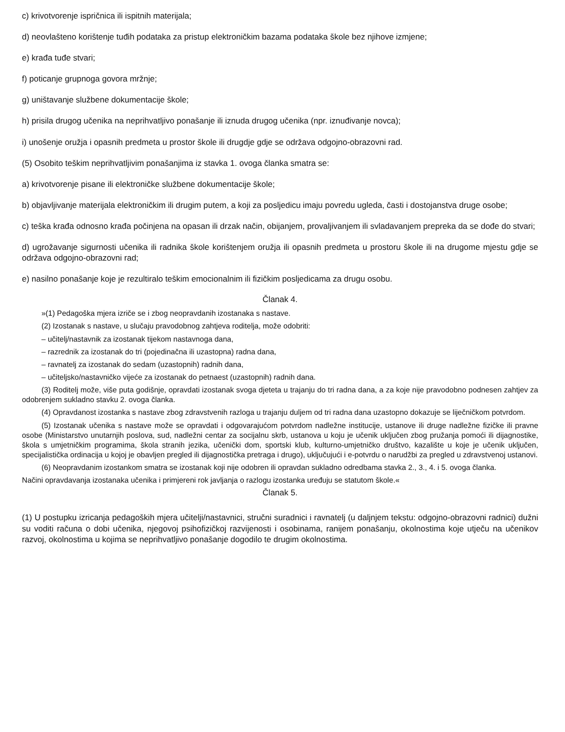c) krivotvorenje ispričnica ili ispitnih materijala;
d) neovlašteno korištenje tuđih podataka za pristup elektroničkim bazama podataka škole bez njihove izmjene;
e) krađa tuđe stvari;
f) poticanje grupnoga govora mržnje;
g) uništavanje službene dokumentacije škole;
h) prisila drugog učenika na neprihvatljivo ponašanje ili iznuda drugog učenika (npr. iznuđivanje novca);
i) unošenje oružja i opasnih predmeta u prostor škole ili drugdje gdje se održava odgojno-obrazovni rad.
(5) Osobito teškim neprihvatljivim ponašanjima iz stavka 1. ovoga članka smatra se:
a) krivotvorenje pisane ili elektroničke službene dokumentacije škole;
b) objavljivanje materijala elektroničkim ili drugim putem, a koji za posljedicu imaju povredu ugleda, časti i dostojanstva druge osobe;
c) teška krađa odnosno krađa počinjena na opasan ili drzak način, obijanjem, provaljivanjem ili svladavanjem prepreka da se dođe do stvari;
d) ugrožavanje sigurnosti učenika ili radnika škole korištenjem oružja ili opasnih predmeta u prostoru škole ili na drugome mjestu gdje se održava odgojno-obrazovni rad;
e) nasilno ponašanje koje je rezultiralo teškim emocionalnim ili fizičkim posljedicama za drugu osobu.
Članak 4.
»(1) Pedagoška mjera izriče se i zbog neopravdanih izostanaka s nastave.
(2) Izostanak s nastave, u slučaju pravodobnog zahtjeva roditelja, može odobriti:
– učitelj/nastavnik za izostanak tijekom nastavnoga dana,
– razrednik za izostanak do tri (pojedinačna ili uzastopna) radna dana,
– ravnatelj za izostanak do sedam (uzastopnih) radnih dana,
– učiteljsko/nastavničko vijeće za izostanak do petnaest (uzastopnih) radnih dana.
(3) Roditelj može, više puta godišnje, opravdati izostanak svoga djeteta u trajanju do tri radna dana, a za koje nije pravodobno podnesen zahtjev za odobrenjem sukladno stavku 2. ovoga članka.
(4) Opravdanost izostanka s nastave zbog zdravstvenih razloga u trajanju duljem od tri radna dana uzastopno dokazuje se liječničkom potvrdom.
(5) Izostanak učenika s nastave može se opravdati i odgovarajućom potvrdom nadležne institucije, ustanove ili druge nadležne fizičke ili pravne osobe (Ministarstvo unutarnjih poslova, sud, nadležni centar za socijalnu skrb, ustanova u koju je učenik uključen zbog pružanja pomoći ili dijagnostike, škola s umjetničkim programima, škola stranih jezika, učenički dom, sportski klub, kulturno-umjetničko društvo, kazalište u koje je učenik uključen, specijalistička ordinacija u kojoj je obavljen pregled ili dijagnostička pretraga i drugo), uključujući i e-potvrdu o narudžbi za pregled u zdravstvenoj ustanovi.
(6) Neopravdanim izostankom smatra se izostanak koji nije odobren ili opravdan sukladno odredbama stavka 2., 3., 4. i 5. ovoga članka.
Načini opravdavanja izostanaka učenika i primjereni rok javljanja o razlogu izostanka uređuju se statutom škole.«
Članak 5.
(1) U postupku izricanja pedagoških mjera učitelji/nastavnici, stručni suradnici i ravnatelj (u daljnjem tekstu: odgojno-obrazovni radnici) dužni su voditi računa o dobi učenika, njegovoj psihofizičkoj razvijenosti i osobinama, ranijem ponašanju, okolnostima koje utječu na učenikov razvoj, okolnostima u kojima se neprihvatljivo ponašanje dogodilo te drugim okolnostima.